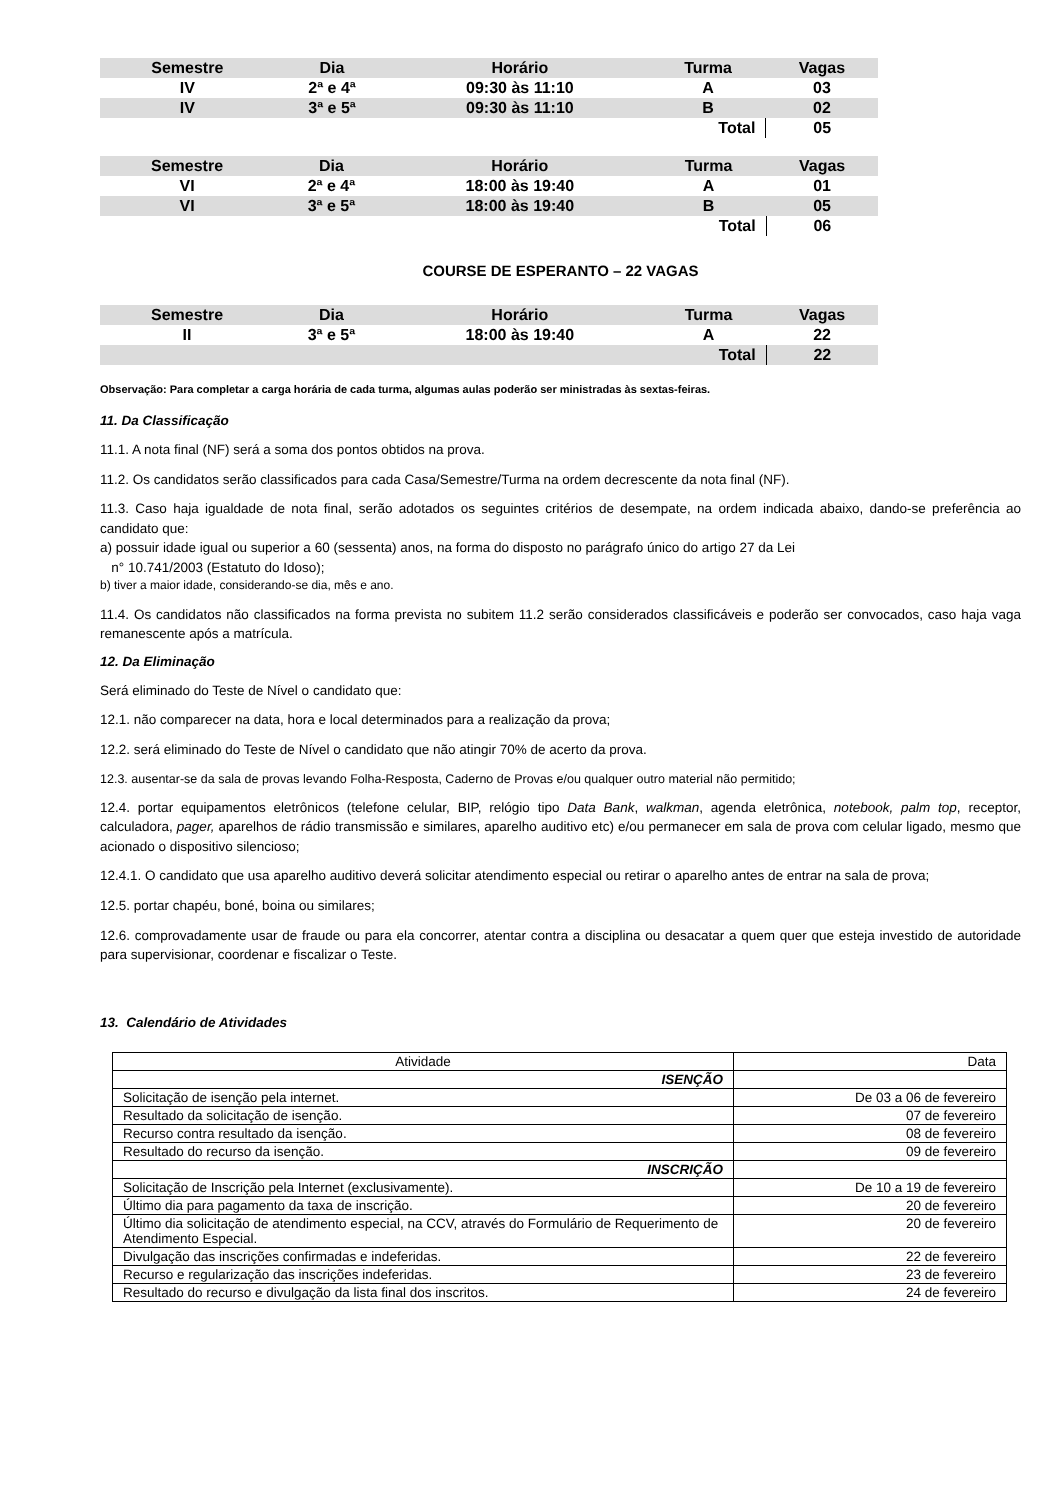| Semestre | Dia | Horário | Turma | Vagas |
| --- | --- | --- | --- | --- |
| IV | 2ª e 4ª | 09:30 às 11:10 | A | 03 |
| IV | 3ª e 5ª | 09:30 às 11:10 | B | 02 |
| | | | Total | 05 |
| Semestre | Dia | Horário | Turma | Vagas |
| --- | --- | --- | --- | --- |
| VI | 2ª e 4ª | 18:00 às 19:40 | A | 01 |
| VI | 3ª e 5ª | 18:00 às 19:40 | B | 05 |
| | | | Total | 06 |
COURSE DE ESPERANTO – 22 VAGAS
| Semestre | Dia | Horário | Turma | Vagas |
| --- | --- | --- | --- | --- |
| II | 3ª e 5ª | 18:00 às 19:40 | A | 22 |
| | | | Total | 22 |
Observação: Para completar a carga horária de cada turma, algumas aulas poderão ser ministradas às sextas-feiras.
11. Da Classificação
11.1. A nota final (NF) será a soma dos pontos obtidos na prova.
11.2. Os candidatos serão classificados para cada Casa/Semestre/Turma na ordem decrescente da nota final (NF).
11.3. Caso haja igualdade de nota final, serão adotados os seguintes critérios de desempate, na ordem indicada abaixo, dando-se preferência ao candidato que:
a) possuir idade igual ou superior a 60 (sessenta) anos, na forma do disposto no parágrafo único do artigo 27 da Lei
n° 10.741/2003 (Estatuto do Idoso);
b) tiver a maior idade, considerando-se dia, mês e ano.
11.4. Os candidatos não classificados na forma prevista no subitem 11.2 serão considerados classificáveis e poderão ser convocados, caso haja vaga remanescente após a matrícula.
12. Da Eliminação
Será eliminado do Teste de Nível o candidato que:
12.1. não comparecer na data, hora e local determinados para a realização da prova;
12.2. será eliminado do Teste de Nível o candidato que não atingir 70% de acerto da prova.
12.3. ausentar-se da sala de provas levando Folha-Resposta, Caderno de Provas e/ou qualquer outro material não permitido;
12.4. portar equipamentos eletrônicos (telefone celular, BIP, relógio tipo Data Bank, walkman, agenda eletrônica, notebook, palm top, receptor, calculadora, pager, aparelhos de rádio transmissão e similares, aparelho auditivo etc) e/ou permanecer em sala de prova com celular ligado, mesmo que acionado o dispositivo silencioso;
12.4.1. O candidato que usa aparelho auditivo deverá solicitar atendimento especial ou retirar o aparelho antes de entrar na sala de prova;
12.5. portar chapéu, boné, boina ou similares;
12.6. comprovadamente usar de fraude ou para ela concorrer, atentar contra a disciplina ou desacatar a quem quer que esteja investido de autoridade para supervisionar, coordenar e fiscalizar o Teste.
13. Calendário de Atividades
| Atividade | Data |
| ISENÇÃO | |
| Solicitação de isenção pela internet. | De 03 a 06 de fevereiro |
| Resultado da solicitação de isenção. | 07 de fevereiro |
| Recurso contra resultado da isenção. | 08 de fevereiro |
| Resultado do recurso da isenção. | 09 de fevereiro |
| INSCRIÇÃO | |
| Solicitação de Inscrição pela Internet (exclusivamente). | De 10 a 19 de fevereiro |
| Último dia para pagamento da taxa de inscrição. | 20 de fevereiro |
| Último dia solicitação de atendimento especial, na CCV, através do Formulário de Requerimento de Atendimento Especial. | 20 de fevereiro |
| Divulgação das inscrições confirmadas e indeferidas. | 22 de fevereiro |
| Recurso e regularização das inscrições indeferidas. | 23 de fevereiro |
| Resultado do recurso e divulgação da lista final dos inscritos. | 24 de fevereiro |